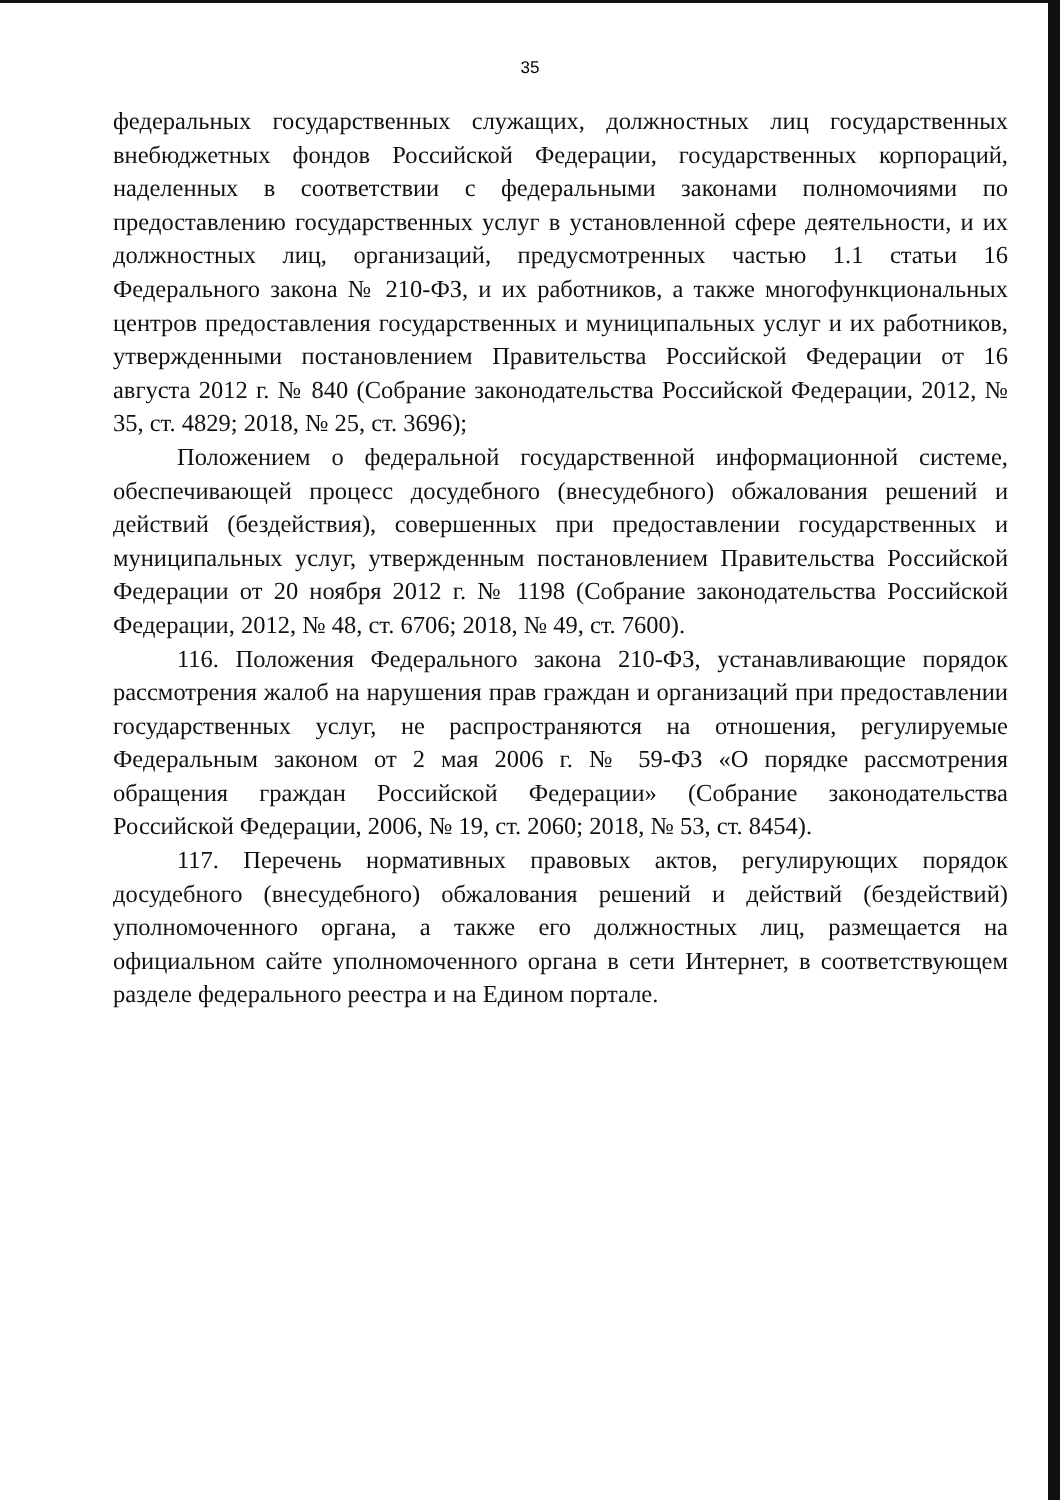35
федеральных государственных служащих, должностных лиц государственных внебюджетных фондов Российской Федерации, государственных корпораций, наделенных в соответствии с федеральными законами полномочиями по предоставлению государственных услуг в установленной сфере деятельности, и их должностных лиц, организаций, предусмотренных частью 1.1 статьи 16 Федерального закона № 210-ФЗ, и их работников, а также многофункциональных центров предоставления государственных и муниципальных услуг и их работников, утвержденными постановлением Правительства Российской Федерации от 16 августа 2012 г. № 840 (Собрание законодательства Российской Федерации, 2012, № 35, ст. 4829; 2018, № 25, ст. 3696);
Положением о федеральной государственной информационной системе, обеспечивающей процесс досудебного (внесудебного) обжалования решений и действий (бездействия), совершенных при предоставлении государственных и муниципальных услуг, утвержденным постановлением Правительства Российской Федерации от 20 ноября 2012 г. № 1198 (Собрание законодательства Российской Федерации, 2012, № 48, ст. 6706; 2018, № 49, ст. 7600).
116. Положения Федерального закона 210-ФЗ, устанавливающие порядок рассмотрения жалоб на нарушения прав граждан и организаций при предоставлении государственных услуг, не распространяются на отношения, регулируемые Федеральным законом от 2 мая 2006 г. № 59-ФЗ «О порядке рассмотрения обращения граждан Российской Федерации» (Собрание законодательства Российской Федерации, 2006, № 19, ст. 2060; 2018, № 53, ст. 8454).
117. Перечень нормативных правовых актов, регулирующих порядок досудебного (внесудебного) обжалования решений и действий (бездействий) уполномоченного органа, а также его должностных лиц, размещается на официальном сайте уполномоченного органа в сети Интернет, в соответствующем разделе федерального реестра и на Едином портале.